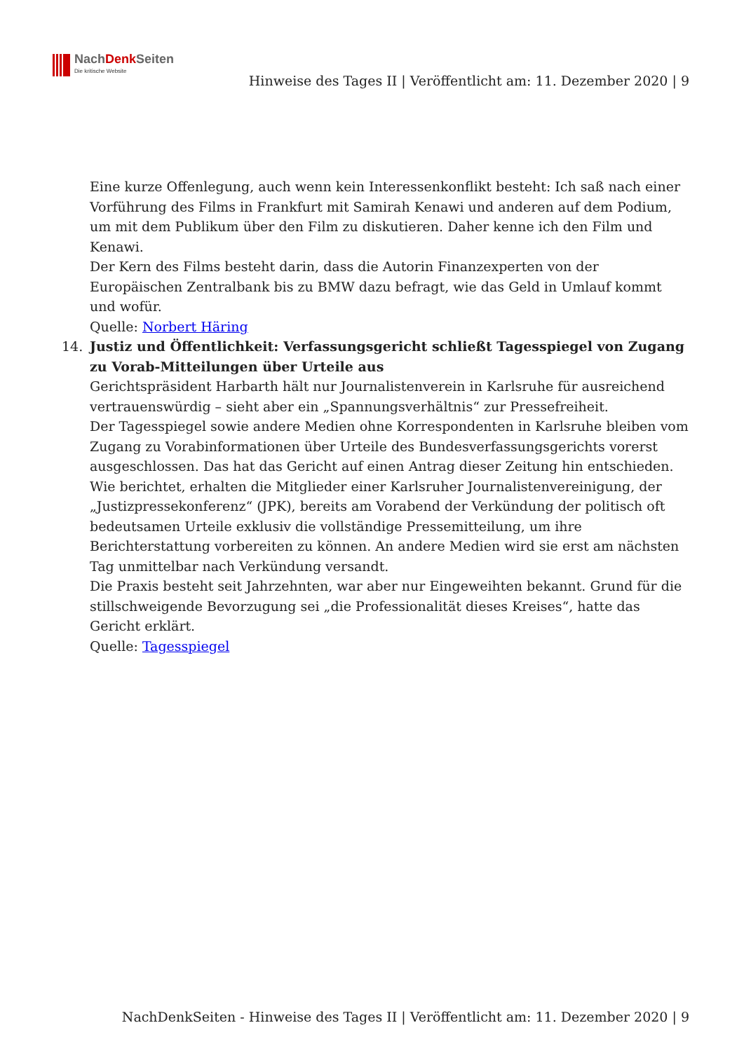NachDenk Seiten
Die kritische Website
Hinweise des Tages II | Veröffentlicht am: 11. Dezember 2020 | 9
Eine kurze Offenlegung, auch wenn kein Interessenkonflikt besteht: Ich saß nach einer Vorführung des Films in Frankfurt mit Samirah Kenawi und anderen auf dem Podium, um mit dem Publikum über den Film zu diskutieren. Daher kenne ich den Film und Kenawi.
Der Kern des Films besteht darin, dass die Autorin Finanzexperten von der Europäischen Zentralbank bis zu BMW dazu befragt, wie das Geld in Umlauf kommt und wofür.
Quelle: Norbert Häring
14. Justiz und Öffentlichkeit: Verfassungsgericht schließt Tagesspiegel von Zugang zu Vorab-Mitteilungen über Urteile aus
Gerichtspräsident Harbarth hält nur Journalistenverein in Karlsruhe für ausreichend vertrauenswürdig – sieht aber ein „Spannungsverhältnis“ zur Pressefreiheit.
Der Tagesspiegel sowie andere Medien ohne Korrespondenten in Karlsruhe bleiben vom Zugang zu Vorabinformationen über Urteile des Bundesverfassungsgerichts vorerst ausgeschlossen. Das hat das Gericht auf einen Antrag dieser Zeitung hin entschieden. Wie berichtet, erhalten die Mitglieder einer Karlsruher Journalistenvereinigung, der „Justizpressekonferenz“ (JPK), bereits am Vorabend der Verkündung der politisch oft bedeutsamen Urteile exklusiv die vollständige Pressemitteilung, um ihre Berichterstattung vorbereiten zu können. An andere Medien wird sie erst am nächsten Tag unmittelbar nach Verkündung versandt.
Die Praxis besteht seit Jahrzehnten, war aber nur Eingeweihten bekannt. Grund für die stillschweigende Bevorzugung sei „die Professionalität dieses Kreises“, hatte das Gericht erklärt.
Quelle: Tagesspiegel
NachDenkSeiten - Hinweise des Tages II | Veröffentlicht am: 11. Dezember 2020 | 9